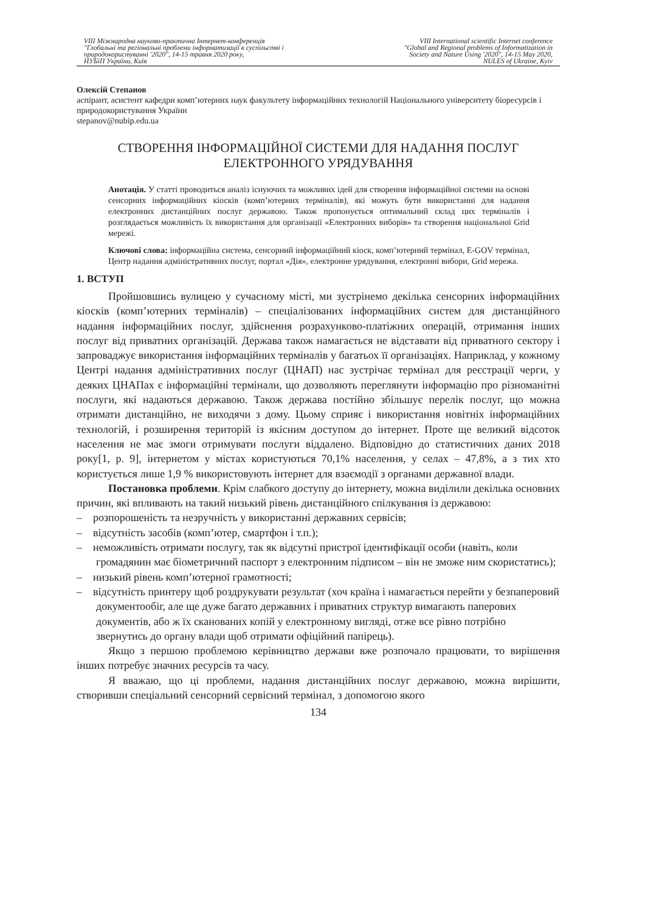VIII Міжнародна науково-практична Інтернет-конференція
"Глобальні та регіональні проблеми інформатизації в суспільстві і
природокористуванні '2020", 14-15 травня 2020 року,
НУБіП України, Київ
VIII International scientific Internet conference
"Global and Regional problems of Informatization in
Society and Nature Using '2020", 14-15 May 2020,
NULES of Ukraine, Kyiv
Олексій Степанов
аспірант, асистент кафедри комп’ютерних наук факультету інформаційних технологій Національного університету біоресурсів і природокористування України
stepanov@nubip.edu.ua
СТВОРЕННЯ ІНФОРМАЦІЙНОЇ СИСТЕМИ ДЛЯ НАДАННЯ ПОСЛУГ
ЕЛЕКТРОННОГО УРЯДУВАННЯ
Анотація. У статті проводиться аналіз існуючих та можливих ідей для створення інформаційної системи на основі сенсорних інформаційних кіосків (комп’ютерних терміналів), які можуть бути використанні для надання електронних дистанційних послуг державою. Також пропонується оптимальний склад цих терміналів і розглядається можливість їх використання для організації «Електронних виборів» та створення національної Grid мережі.
Ключові слова: інформаційна система, сенсорний інформаційний кіоск, комп’ютерний термінал, E-GOV термінал, Центр надання адміністративних послуг, портал «Дія», електронне урядування, електронні вибори, Grid мережа.
1. ВСТУП
Пройшовшись вулицею у сучасному місті, ми зустрінемо декілька сенсорних інформаційних кіосків (комп’ютерних терміналів) – спеціалізованих інформаційних систем для дистанційного надання інформаційних послуг, здійснення розрахунково-платіжних операцій, отримання інших послуг від приватних організацій. Держава також намагається не відставати від приватного сектору і запроваджує використання інформаційних терміналів у багатьох її організаціях. Наприклад, у кожному Центрі надання адміністративних послуг (ЦНАП) нас зустрічає термінал для реєстрації черги, у деяких ЦНАПах є інформаційні термінали, що дозволяють переглянути інформацію про різноманітні послуги, які надаються державою. Також держава постійно збільшує перелік послуг, що можна отримати дистанційно, не виходячи з дому. Цьому сприяє і використання новітніх інформаційних технологій, і розширення територій із якісним доступом до інтернет. Проте ще великий відсоток населення не має змоги отримувати послуги віддалено. Відповідно до статистичних даних 2018 року[1, p. 9], інтернетом у містах користуються 70,1% населення, у селах – 47,8%, а з тих хто користується лише 1,9 % використовують інтернет для взаємодії з органами державної влади.
Постановка проблеми. Крім слабкого доступу до інтернету, можна виділили декілька основних причин, які впливають на такий низький рівень дистанційного спілкування із державою:
– розпорошеність та незручність у використанні державних сервісів;
– відсутність засобів (комп’ютер, смартфон і т.п.);
– неможливість отримати послугу, так як відсутні пристрої ідентифікації особи (навіть, коли громадянин має біометричний паспорт з електронним підписом – він не зможе ним скористатись);
– низький рівень комп’ютерної грамотності;
– відсутність принтеру щоб роздрукувати результат (хоч країна і намагається перейти у безпаперовий документообіг, але ще дуже багато державних і приватних структур вимагають паперових документів, або ж їх сканованих копій у електронному вигляді, отже все рівно потрібно звернутись до органу влади щоб отримати офіційний папірець).
Якщо з першою проблемою керівництво держави вже розпочало працювати, то вирішення інших потребує значних ресурсів та часу.
Я вважаю, що ці проблеми, надання дистанційних послуг державою, можна вирішити, створивши спеціальний сенсорний сервісний термінал, з допомогою якого
134